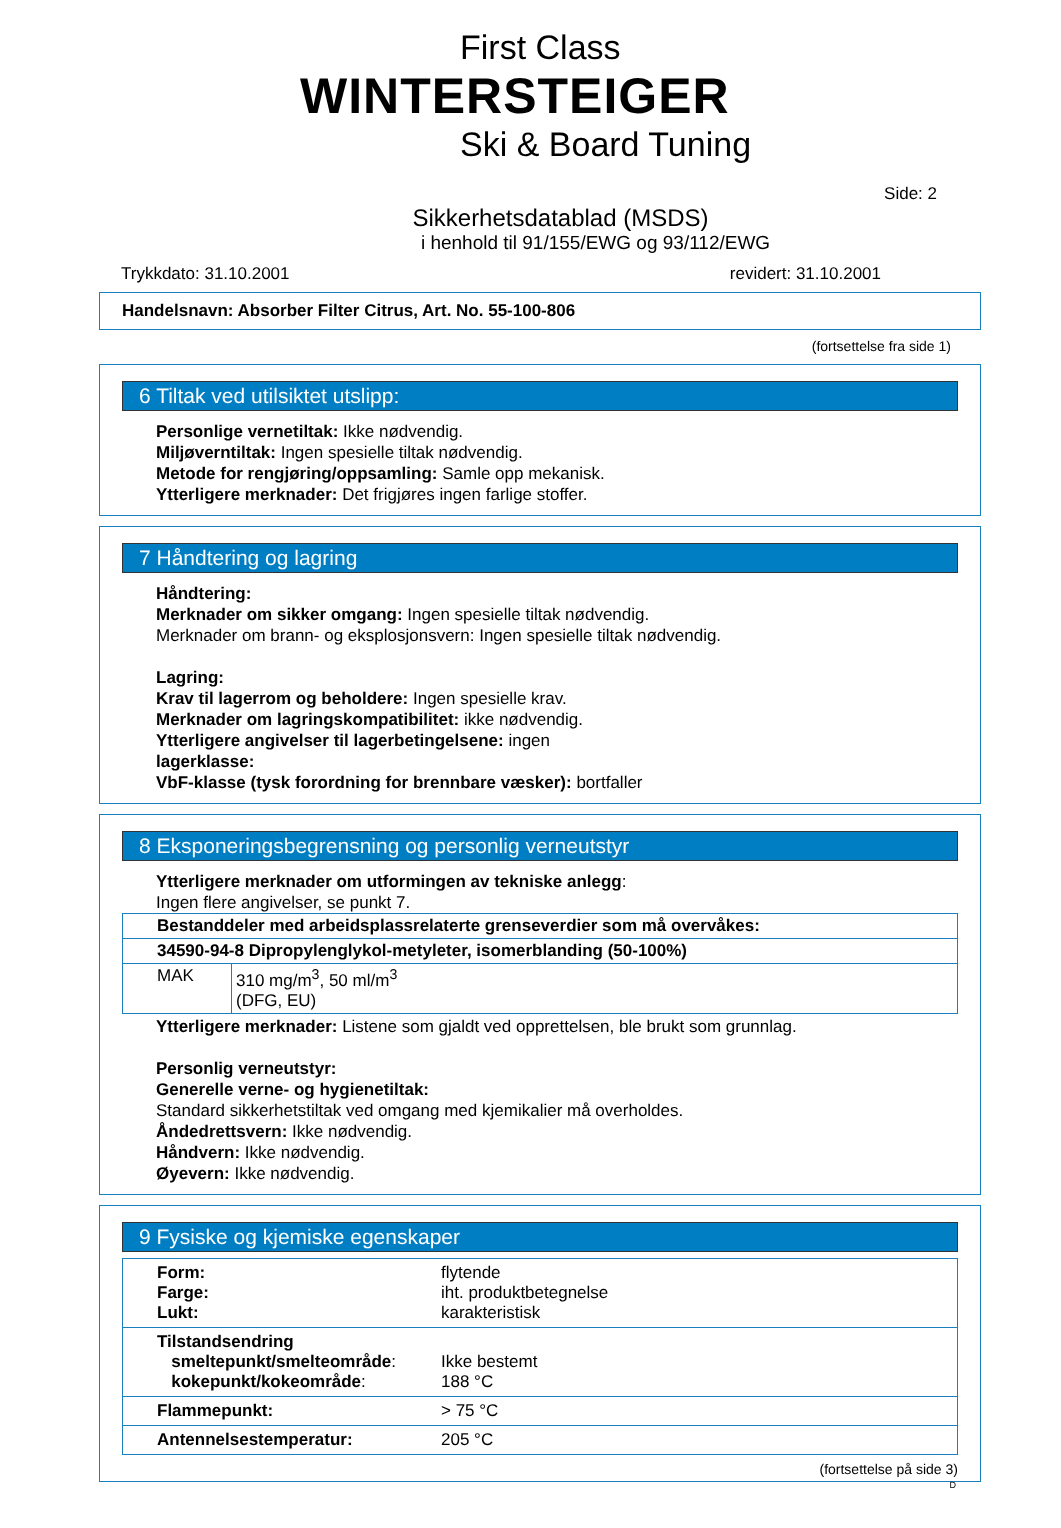First Class
WINTERSTEIGER
Ski & Board Tuning
Side: 2
Sikkerhetsdatablad (MSDS)
i henhold til 91/155/EWG og 93/112/EWG
Trykkdato: 31.10.2001 revidert: 31.10.2001
Handelsnavn: Absorber Filter Citrus, Art. No. 55-100-806
(fortsettelse fra side 1)
6 Tiltak ved utilsiktet utslipp:
Personlige vernetiltak: Ikke nødvendig.
Miljøverntiltak: Ingen spesielle tiltak nødvendig.
Metode for rengjøring/oppsamling: Samle opp mekanisk.
Ytterligere merknader: Det frigjøres ingen farlige stoffer.
7 Håndtering og lagring
Håndtering:
Merknader om sikker omgang: Ingen spesielle tiltak nødvendig.
Merknader om brann- og eksplosjonsvern: Ingen spesielle tiltak nødvendig.
Lagring:
Krav til lagerrom og beholdere: Ingen spesielle krav.
Merknader om lagringskompatibilitet: ikke nødvendig.
Ytterligere angivelser til lagerbetingelsene: ingen
lagerklasse:
VbF-klasse (tysk forordning for brennbare væsker): bortfaller
8 Eksponeringsbegrensning og personlig verneutstyr
Ytterligere merknader om utformingen av tekniske anlegg:
Ingen flere angivelser, se punkt 7.
| Bestanddeler med arbeidsplassrelaterte grenseverdier som må overvåkes: | |
| 34590-94-8 Dipropylenglykol-metyleter, isomerblanding (50-100%) | |
| MAK | 310 mg/m<sup>3</sup>, 50 ml/m<sup>3</sup> (DFG, EU) |
Ytterligere merknader: Listene som gjaldt ved opprettelsen, ble brukt som grunnlag.
Personlig verneutstyr:
Generelle verne- og hygienetiltak:
Standard sikkerhetstiltak ved omgang med kjemikalier må overholdes.
Åndedrettsvern: Ikke nødvendig.
Håndvern: Ikke nødvendig.
Øyevern: Ikke nødvendig.
9 Fysiske og kjemiske egenskaper
| Form: Farge: Lukt: | flytende iht. produktbetegnelse karakteristisk |
| Tilstandsendring smeltepunkt/smelteområde : kokepunkt/kokeområde : | Ikke bestemt 188 °C |
| Flammepunkt: | > 75 °C |
| Antennelsestemperatur: | 205 °C |
(fortsettelse på side 3)
D